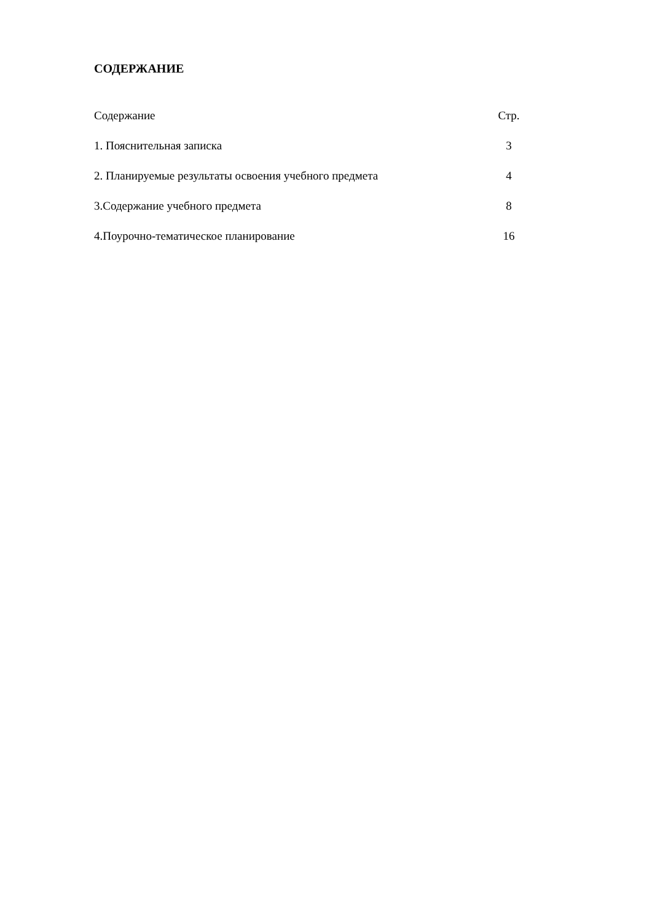СОДЕРЖАНИЕ
Содержание Стр.
1. Пояснительная записка 3
2. Планируемые результаты освоения учебного предмета 4
3.Содержание учебного предмета 8
4.Поурочно-тематическое планирование 16